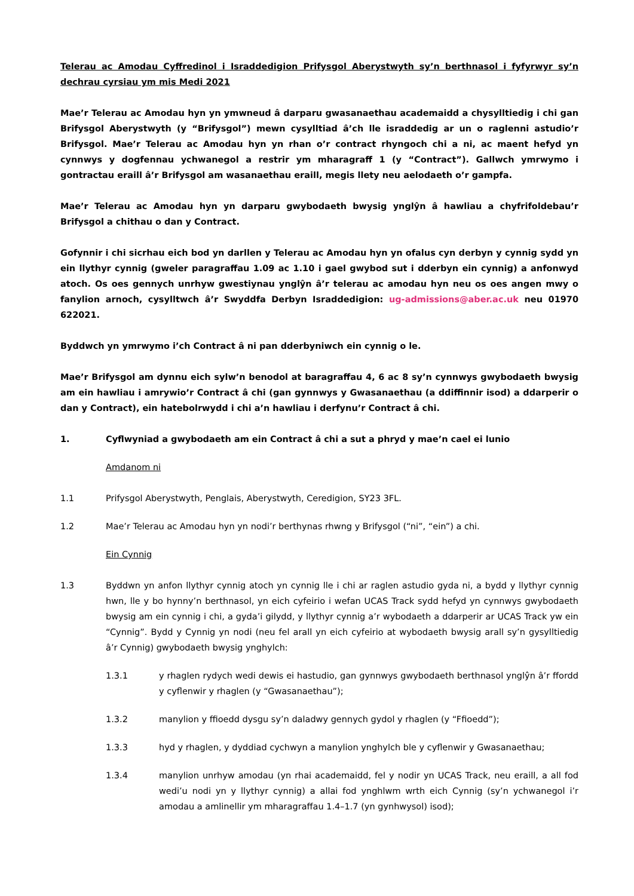Telerau ac Amodau Cyffredinol i Israddedigion Prifysgol Aberystwyth sy’n berthnasol i fyfyrwyr sy’n dechrau cyrsiau ym mis Medi 2021
Mae’r Telerau ac Amodau hyn yn ymwneud â darparu gwasanaethau academaidd a chysylltiedig i chi gan Brifysgol Aberystwyth (y “Brifysgol”) mewn cysylltiad â’ch lle israddedig ar un o raglenni astudio’r Brifysgol. Mae’r Telerau ac Amodau hyn yn rhan o’r contract rhyngoch chi a ni, ac maent hefyd yn cynnwys y dogfennau ychwanegol a restrir ym mharagraff 1 (y “Contract”). Gallwch ymrwymo i gontractau eraill â’r Brifysgol am wasanaethau eraill, megis llety neu aelodaeth o’r gampfa.
Mae’r Telerau ac Amodau hyn yn darparu gwybodaeth bwysig ynglŷn â hawliau a chyfrifoldebau’r Brifysgol a chithau o dan y Contract.
Gofynnir i chi sicrhau eich bod yn darllen y Telerau ac Amodau hyn yn ofalus cyn derbyn y cynnig sydd yn ein llythyr cynnig (gweler paragraffau 1.09 ac 1.10 i gael gwybod sut i dderbyn ein cynnig) a anfonwyd atoch. Os oes gennych unrhyw gwestiynau ynglŷn â’r telerau ac amodau hyn neu os oes angen mwy o fanylion arnoch, cysylltwch â’r Swyddfa Derbyn Israddedigion: ug-admissions@aber.ac.uk neu 01970 622021.
Byddwch yn ymrwymo i’ch Contract â ni pan dderbyniwch ein cynnig o le.
Mae’r Brifysgol am dynnu eich sylw’n benodol at baragraffau 4, 6 ac 8 sy’n cynnwys gwybodaeth bwysig am ein hawliau i amrywio’r Contract â chi (gan gynnwys y Gwasanaethau (a ddiffinnir isod) a ddarperir o dan y Contract), ein hatebolrwydd i chi a’n hawliau i derfynu’r Contract â chi.
1. Cyflwyniad a gwybodaeth am ein Contract â chi a sut a phryd y mae’n cael ei lunio
Amdanom ni
1.1 Prifysgol Aberystwyth, Penglais, Aberystwyth, Ceredigion, SY23 3FL.
1.2 Mae’r Telerau ac Amodau hyn yn nodi’r berthynas rhwng y Brifysgol (“ni”, “ein”) a chi.
Ein Cynnig
1.3 Byddwn yn anfon llythyr cynnig atoch yn cynnig lle i chi ar raglen astudio gyda ni, a bydd y llythyr cynnig hwn, lle y bo hynny’n berthnasol, yn eich cyfeirio i wefan UCAS Track sydd hefyd yn cynnwys gwybodaeth bwysig am ein cynnig i chi, a gyda’i gilydd, y llythyr cynnig a’r wybodaeth a ddarperir ar UCAS Track yw ein “Cynnig”. Bydd y Cynnig yn nodi (neu fel arall yn eich cyfeirio at wybodaeth bwysig arall sy’n gysylltiedig â’r Cynnig) gwybodaeth bwysig ynghylch:
1.3.1 y rhaglen rydych wedi dewis ei hastudio, gan gynnwys gwybodaeth berthnasol ynglŷn â’r ffordd y cyflenwir y rhaglen (y “Gwasanaethau”);
1.3.2 manylion y ffioedd dysgu sy’n daladwy gennych gydol y rhaglen (y “Ffioedd”);
1.3.3 hyd y rhaglen, y dyddiad cychwyn a manylion ynghylch ble y cyflenwir y Gwasanaethau;
1.3.4 manylion unrhyw amodau (yn rhai academaidd, fel y nodir yn UCAS Track, neu eraill, a all fod wedi’u nodi yn y llythyr cynnig) a allai fod ynghlwm wrth eich Cynnig (sy’n ychwanegol i’r amodau a amlinellir ym mharagraffau 1.4–1.7 (yn gynhwysol) isod);